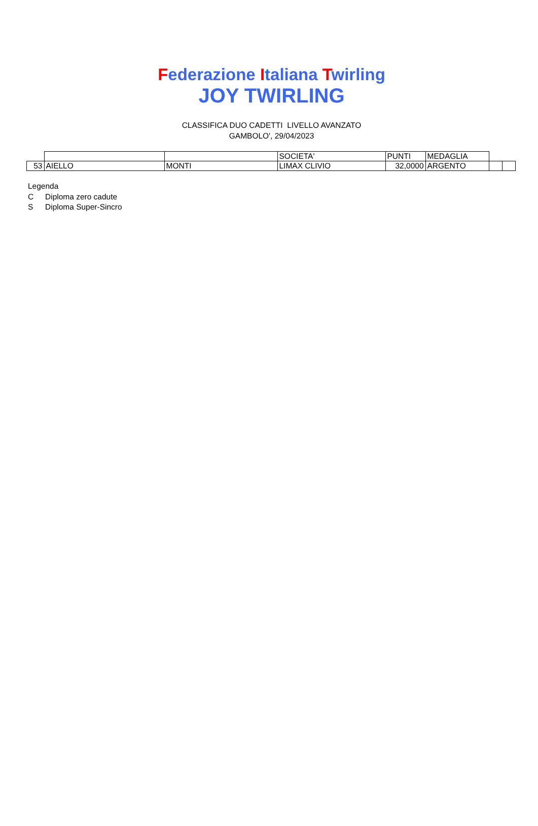Federazione Italiana Twirling
JOY TWIRLING
CLASSIFICA DUO CADETTI LIVELLO AVANZATO
GAMBOLO', 29/04/2023
| | | | SOCIETA' | PUNTI | MEDAGLIA | | |
| 53 | AIELLO | MONTI | LIMAX CLIVIO | 32,0000 | ARGENTO | | |
Legenda
C Diploma zero cadute
S Diploma Super-Sincro